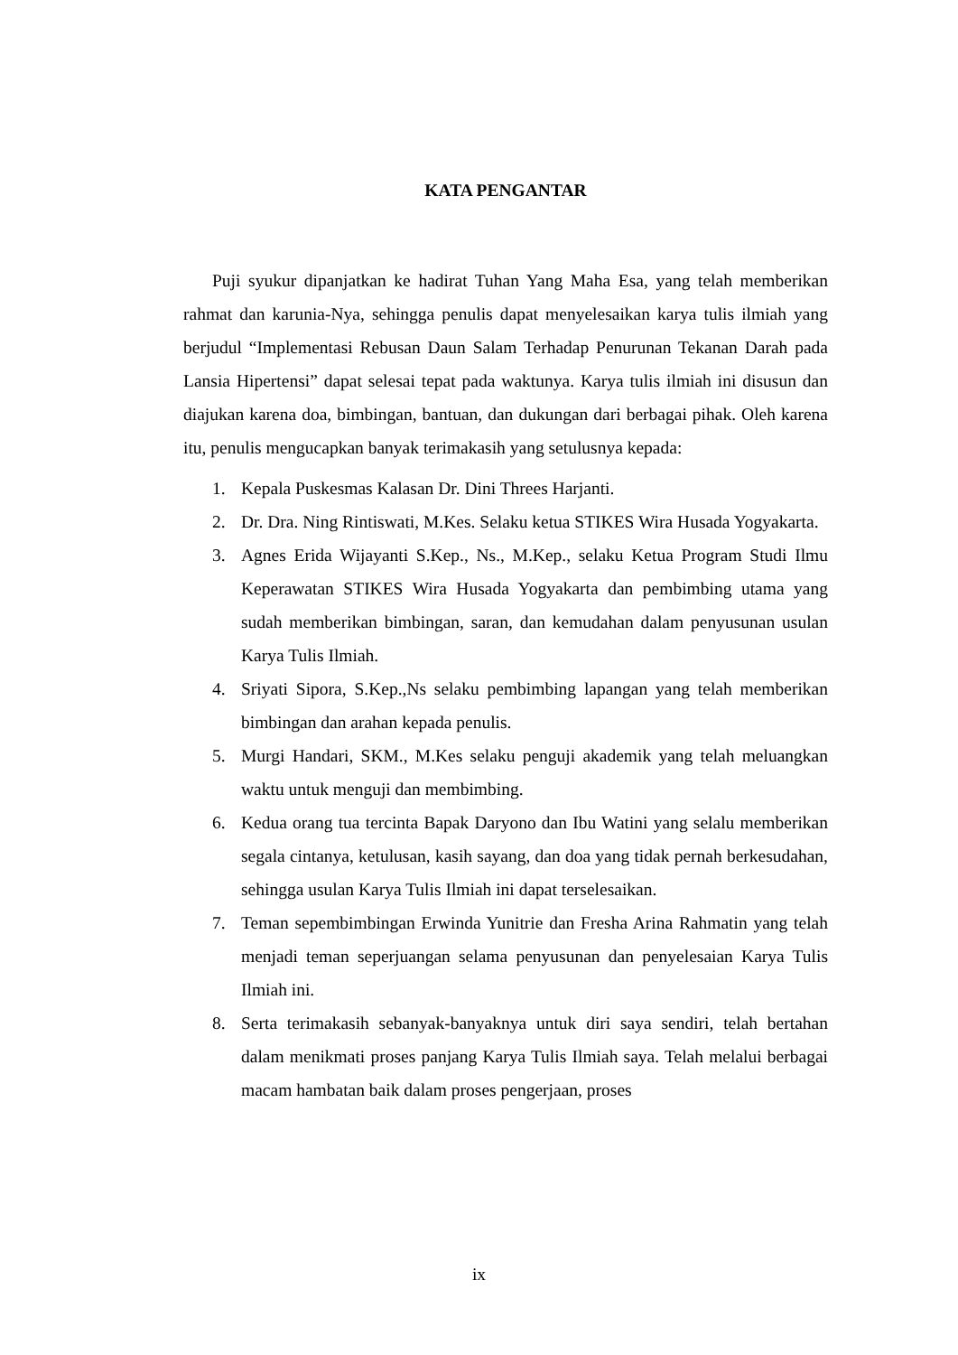KATA PENGANTAR
Puji syukur dipanjatkan ke hadirat Tuhan Yang Maha Esa, yang telah memberikan rahmat dan karunia-Nya, sehingga penulis dapat menyelesaikan karya tulis ilmiah yang berjudul “Implementasi Rebusan Daun Salam Terhadap Penurunan Tekanan Darah pada Lansia Hipertensi” dapat selesai tepat pada waktunya. Karya tulis ilmiah ini disusun dan diajukan karena doa, bimbingan, bantuan, dan dukungan dari berbagai pihak. Oleh karena itu, penulis mengucapkan banyak terimakasih yang setulusnya kepada:
1. Kepala Puskesmas Kalasan Dr. Dini Threes Harjanti.
2. Dr. Dra. Ning Rintiswati, M.Kes. Selaku ketua STIKES Wira Husada Yogyakarta.
3. Agnes Erida Wijayanti S.Kep., Ns., M.Kep., selaku Ketua Program Studi Ilmu Keperawatan STIKES Wira Husada Yogyakarta dan pembimbing utama yang sudah memberikan bimbingan, saran, dan kemudahan dalam penyusunan usulan Karya Tulis Ilmiah.
4. Sriyati Sipora, S.Kep.,Ns selaku pembimbing lapangan yang telah memberikan bimbingan dan arahan kepada penulis.
5. Murgi Handari, SKM., M.Kes selaku penguji akademik yang telah meluangkan waktu untuk menguji dan membimbing.
6. Kedua orang tua tercinta Bapak Daryono dan Ibu Watini yang selalu memberikan segala cintanya, ketulusan, kasih sayang, dan doa yang tidak pernah berkesudahan, sehingga usulan Karya Tulis Ilmiah ini dapat terselesaikan.
7. Teman sepembimbingan Erwinda Yunitrie dan Fresha Arina Rahmatin yang telah menjadi teman seperjuangan selama penyusunan dan penyelesaian Karya Tulis Ilmiah ini.
8. Serta terimakasih sebanyak-banyaknya untuk diri saya sendiri, telah bertahan dalam menikmati proses panjang Karya Tulis Ilmiah saya. Telah melalui berbagai macam hambatan baik dalam proses pengerjaan, proses
ix